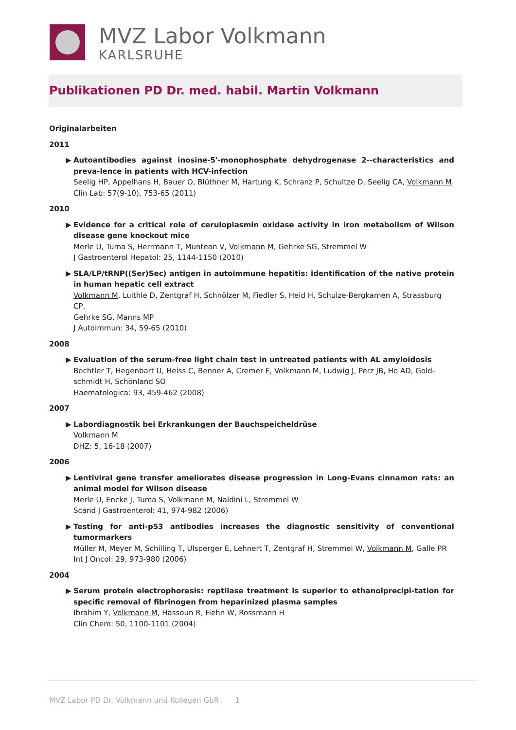MVZ Labor Volkmann
KARLSRUHE
Publikationen PD Dr. med. habil. Martin Volkmann
Originalarbeiten
2011
▶
Autoantibodies against inosine-5'-monophosphate dehydrogenase 2--characteristics and preva-lence in patients with HCV-infection
Seelig HP, Appelhans H, Bauer O, Blüthner M, Hartung K, Schranz P, Schultze D, Seelig CA, Volkmann M.
Clin Lab: 57(9-10), 753-65 (2011)
2010
▶
Evidence for a critical role of ceruloplasmin oxidase activity in iron metabolism of Wilson disease gene knockout mice
Merle U, Tuma S, Herrmann T, Muntean V, Volkmann M, Gehrke SG, Stremmel W
J Gastroenterol Hepatol: 25, 1144-1150 (2010)
▶
SLA/LP/tRNP((Ser)Sec) antigen in autoimmune hepatitis: identification of the native protein in human hepatic cell extract
Volkmann M, Luithle D, Zentgraf H, Schnölzer M, Fiedler S, Heid H, Schulze-Bergkamen A, Strassburg CP,
Gehrke SG, Manns MP
J Autoimmun: 34, 59-65 (2010)
2008
▶
Evaluation of the serum-free light chain test in untreated patients with AL amyloidosis
Bochtler T, Hegenbart U, Heiss C, Benner A, Cremer F, Volkmann M, Ludwig J, Perz JB, Ho AD, Gold-schmidt H, Schönland SO
Haematologica: 93, 459-462 (2008)
2007
▶
Labordiagnostik bei Erkrankungen der Bauchspeicheldrüse
Volkmann M
DHZ: 5, 16-18 (2007)
2006
▶
Lentiviral gene transfer ameliorates disease progression in Long-Evans cinnamon rats: an animal model for Wilson disease
Merle U, Encke J, Tuma S, Volkmann M, Naldini L, Stremmel W
Scand J Gastroenterol: 41, 974-982 (2006)
▶
Testing for anti-p53 antibodies increases the diagnostic sensitivity of conventional tumormarkers
Müller M, Meyer M, Schilling T, Ulsperger E, Lehnert T, Zentgraf H, Stremmel W, Volkmann M, Galle PR
Int J Oncol: 29, 973-980 (2006)
2004
▶
Serum protein electrophoresis: reptilase treatment is superior to ethanolprecipi-tation for specific removal of fibrinogen from heparinized plasma samples
Ibrahim Y, Volkmann M, Hassoun R, Fiehn W, Rossmann H
Clin Chem: 50, 1100-1101 (2004)
MVZ Labor PD Dr. Volkmann und Kollegen GbR 1